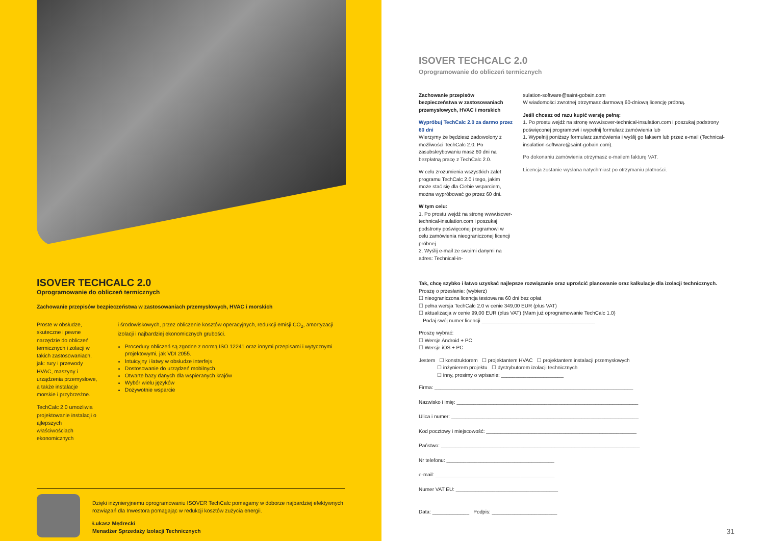ISOVER TECHCALC 2.0
Oprogramowanie do obliczeń termicznych
Zachowanie przepisów bezpieczeństwa w zastosowaniach przemysłowych, HVAC i morskich
Proste w obsłudze, skuteczne i pewne narzędzie do obliczeń termicznych i zolacji w takich zastosowaniach, jak: rury i przewody HVAC, maszyny i urządzenia przemysłowe, a także instalacje morskie i przybrzeżne.
TechCalc 2.0 umożliwia projektowanie instalacji o ajlepszych właściwościach ekonomicznych
i środowiskowych, przez obliczenie kosztów operacyjnych, redukcji emisji CO<sub>2</sub>, amortyzacji izolacji i najbardziej ekonomicznych grubości.
Procedury obliczeń są zgodne z normą ISO 12241 oraz innymi przepisami i wytycznymi projektowymi, jak VDI 2055.
Intuicyjny i łatwy w obsłudze interfejs
Dostosowanie do urządzeń mobilnych
Otwarte bazy danych dla wspieranych krajów
Wybór wielu języków
Dożywotnie wsparcie
Dzięki inżynieryjnemu oprogramowaniu ISOVER TechCalc pomagamy w doborze najbardziej efektywnych rozwiązań dla Inwestora pomagając w redukcji kosztów zużycia energii.
Łukasz Mędrecki
Menadżer Sprzedaży Izolacji Technicznych
ISOVER TECHCALC 2.0
Oprogramowanie do obliczeń termicznych
Zachowanie przepisów bezpieczeństwa w zastosowaniach przemysłowych, HVAC i morskich
Wypróbuj TechCalc 2.0 za darmo przez 60 dni
Wierzymy że będziesz zadowolony z możliwości TechCalc 2.0. Po zasubskrybowaniu masz 60 dni na bezpłatną pracę z TechCalc 2.0.
W celu zrozumienia wszystkich zalet programu TechCalc 2.0 i tego, jakim może stać się dla Ciebie wsparciem, można wypróbować go przez 60 dni.
W tym celu:
1. Po prostu wejdź na stronę www.isover-technical-insulation.com i poszukaj podstrony poświęconej programowi w celu zamówienia nieograniczonej licencji próbnej
2. Wyślij e-mail ze swoimi danymi na adres: Technical-in-
sulation-software@saint-gobain.com
W wiadomości zwrotnej otrzymasz darmową 60-dniową licencję próbną.
Jeśli chcesz od razu kupić wersję pełną:
1. Po prostu wejdź na stronę www.isover-technical-insulation.com i poszukaj podstrony poświęconej programowi i wypełnij formularz zamówienia lub
1. Wypełnij poniższy formularz zamówienia i wyślij go faksem lub przez e-mail (Technical-insulation-software@saint-gobain.com).
Po dokonaniu zamówienia otrzymasz e-mailem fakturę VAT.
Licencja zostanie wysłana natychmiast po otrzymaniu płatności.
Tak, chcę szybko i łatwo uzyskać najlepsze rozwiązanie oraz uprościć planowanie oraz kalkulacje dla izolacji technicznych.
Proszę o przesłanie: (wybierz)
☐ nieograniczona licencja testowa na 60 dni bez opłat
☐ pełna wersja TechCalc 2.0 w cenie 349,00 EUR (plus VAT)
☐ aktualizacja w cenie 99,00 EUR (plus VAT) (Mam już oprogramowanie TechCalc 1.0)
Podaj swój numer licencji ________________________________________
Proszę wybrać:
☐ Wersje Android + PC
☐ Wersje iOS + PC
Jestem ☐ konstruktorem ☐ projektantem HVAC ☐ projektantem instalacji przemysłowych
☐ inżynierem projektu ☐ dystrybutorem izolacji technicznych
☐ inny, prosimy o wpisanie: ______________________
Firma: ______________________________________________________________________
Nazwisko i imię: ________________________________________________________________
Ulica i numer: __________________________________________________________________
Kod pocztowy i miejscowość: _____________________________________________________
Państwo: ______________________________________________________________________
Nr telefonu: ______________________________________
e-mail: __________________________________________
Numer VAT EU: ____________________________________
Data: _____________ Podpis: _______________________
31